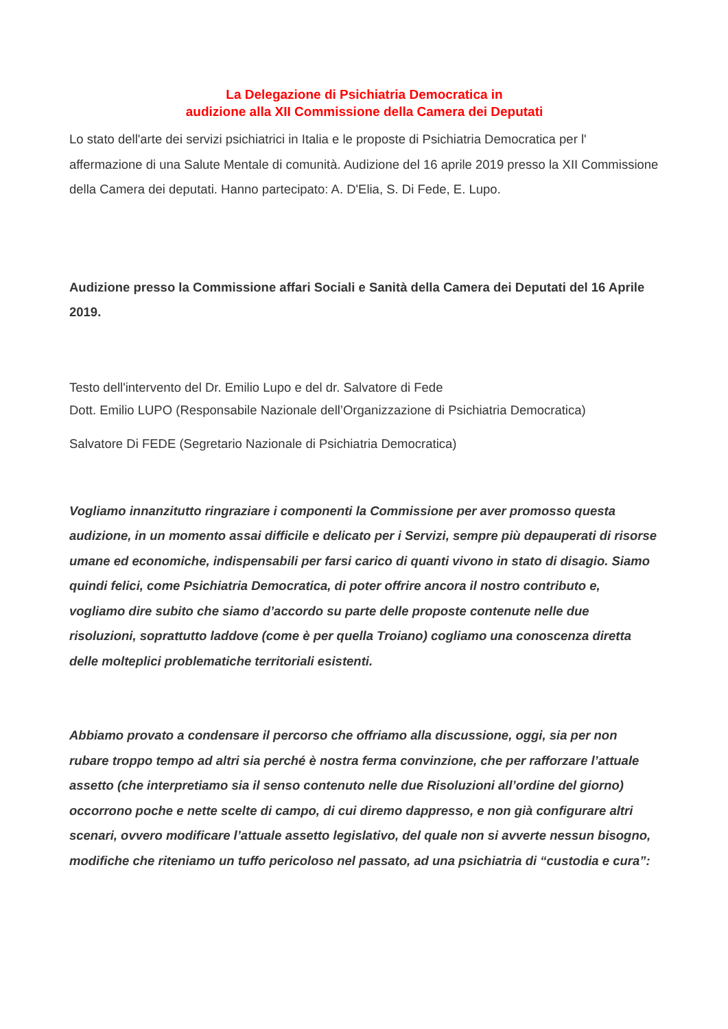La Delegazione di Psichiatria Democratica in
audizione alla XII Commissione della Camera dei Deputati
Lo stato dell'arte dei servizi psichiatrici in Italia e le proposte di Psichiatria Democratica per l' affermazione di una Salute Mentale di comunità. Audizione del 16 aprile 2019 presso la XII Commissione della Camera dei deputati. Hanno partecipato: A. D'Elia, S. Di Fede, E. Lupo.
Audizione presso la Commissione affari Sociali e Sanità della Camera dei Deputati del 16 Aprile 2019.
Testo dell'intervento del Dr. Emilio Lupo e del dr. Salvatore di Fede
Dott. Emilio LUPO (Responsabile Nazionale dell’Organizzazione di Psichiatria Democratica)
Salvatore Di FEDE (Segretario Nazionale di Psichiatria Democratica)
Vogliamo innanzitutto ringraziare i componenti la Commissione per aver promosso questa audizione, in un momento assai difficile e delicato per i Servizi, sempre più depauperati di risorse umane ed economiche, indispensabili per farsi carico di quanti vivono in stato di disagio. Siamo quindi felici, come Psichiatria Democratica, di poter offrire ancora il nostro contributo e, vogliamo dire subito che siamo d’accordo su parte delle proposte contenute nelle due risoluzioni, soprattutto laddove (come è per quella Troiano) cogliamo una conoscenza diretta delle molteplici problematiche territoriali esistenti.
Abbiamo provato a condensare il percorso che offriamo alla discussione, oggi, sia per non rubare troppo tempo ad altri sia perché è nostra ferma convinzione, che per rafforzare l’attuale assetto (che interpretiamo sia il senso contenuto nelle due Risoluzioni all’ordine del giorno) occorrono poche e nette scelte di campo, di cui diremo dappresso, e non già configurare altri scenari, ovvero modificare l’attuale assetto legislativo, del quale non si avverte nessun bisogno, modifiche che riteniamo un tuffo pericoloso nel passato, ad una psichiatria di “custodia e cura”: